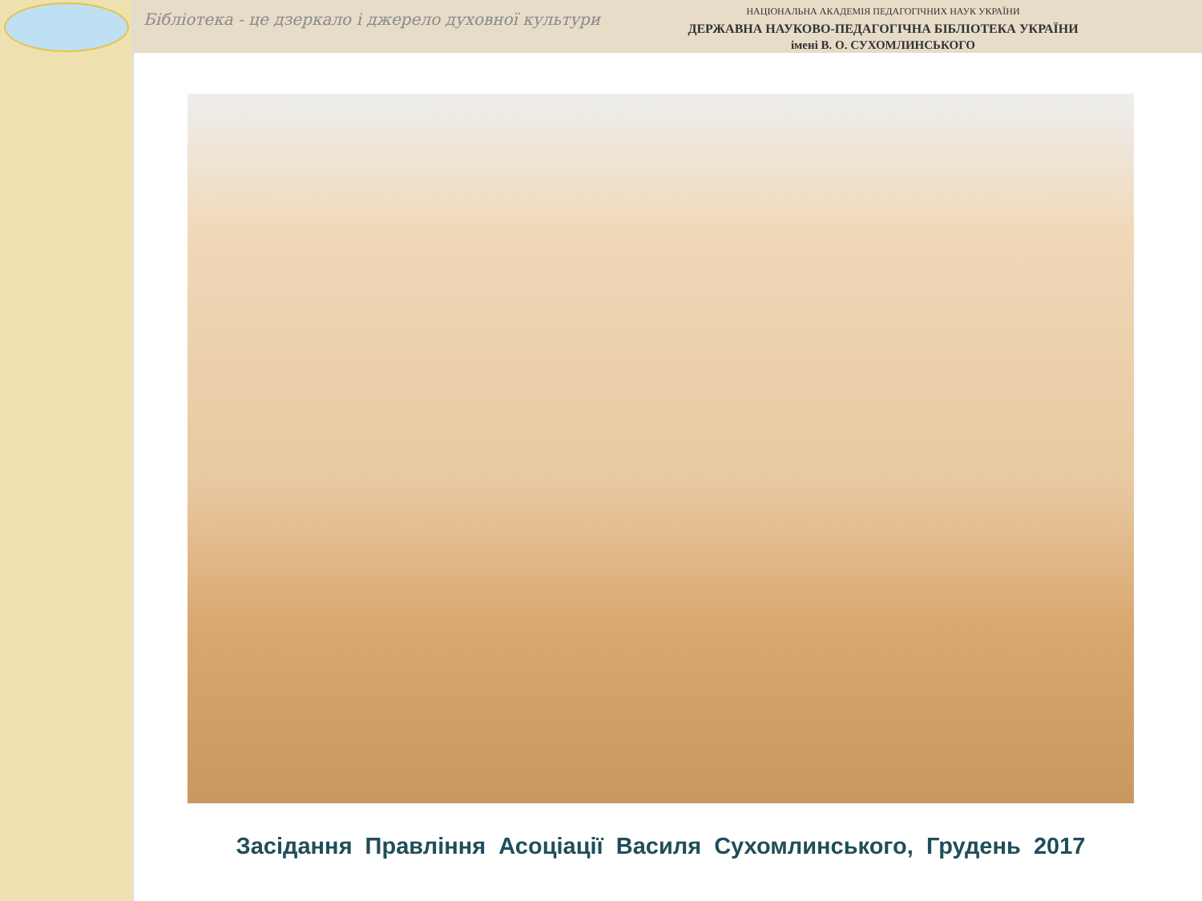Бібліотека - це дзеркало і джерело духовної культури
НАЦІОНАЛЬНА АКАДЕМІЯ ПЕДАГОГІЧНИХ НАУК УКРАЇНИ
ДЕРЖАВНА НАУКОВО-ПЕДАГОГІЧНА БІБЛІОТЕКА УКРАЇНИ
імені В. О. СУХОМЛИНСЬКОГО
Засідання Правління Асоціації Василя Сухомлинського, Грудень 2017